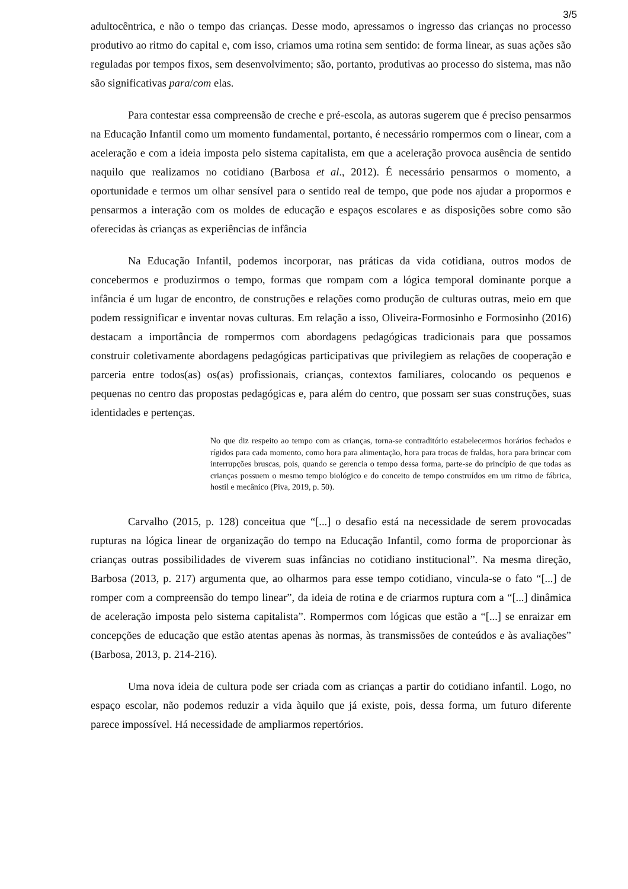3/5
adultocêntrica, e não o tempo das crianças. Desse modo, apressamos o ingresso das crianças no processo produtivo ao ritmo do capital e, com isso, criamos uma rotina sem sentido: de forma linear, as suas ações são reguladas por tempos fixos, sem desenvolvimento; são, portanto, produtivas ao processo do sistema, mas não são significativas para/com elas.
Para contestar essa compreensão de creche e pré-escola, as autoras sugerem que é preciso pensarmos na Educação Infantil como um momento fundamental, portanto, é necessário rompermos com o linear, com a aceleração e com a ideia imposta pelo sistema capitalista, em que a aceleração provoca ausência de sentido naquilo que realizamos no cotidiano (Barbosa et al., 2012). É necessário pensarmos o momento, a oportunidade e termos um olhar sensível para o sentido real de tempo, que pode nos ajudar a propormos e pensarmos a interação com os moldes de educação e espaços escolares e as disposições sobre como são oferecidas às crianças as experiências de infância
Na Educação Infantil, podemos incorporar, nas práticas da vida cotidiana, outros modos de concebermos e produzirmos o tempo, formas que rompam com a lógica temporal dominante porque a infância é um lugar de encontro, de construções e relações como produção de culturas outras, meio em que podem ressignificar e inventar novas culturas. Em relação a isso, Oliveira-Formosinho e Formosinho (2016) destacam a importância de rompermos com abordagens pedagógicas tradicionais para que possamos construir coletivamente abordagens pedagógicas participativas que privilegiem as relações de cooperação e parceria entre todos(as) os(as) profissionais, crianças, contextos familiares, colocando os pequenos e pequenas no centro das propostas pedagógicas e, para além do centro, que possam ser suas construções, suas identidades e pertenças.
No que diz respeito ao tempo com as crianças, torna-se contraditório estabelecermos horários fechados e rígidos para cada momento, como hora para alimentação, hora para trocas de fraldas, hora para brincar com interrupções bruscas, pois, quando se gerencia o tempo dessa forma, parte-se do princípio de que todas as crianças possuem o mesmo tempo biológico e do conceito de tempo construídos em um ritmo de fábrica, hostil e mecânico (Piva, 2019, p. 50).
Carvalho (2015, p. 128) conceitua que “[...] o desafio está na necessidade de serem provocadas rupturas na lógica linear de organização do tempo na Educação Infantil, como forma de proporcionar às crianças outras possibilidades de viverem suas infâncias no cotidiano institucional”. Na mesma direção, Barbosa (2013, p. 217) argumenta que, ao olharmos para esse tempo cotidiano, vincula-se o fato “[...] de romper com a compreensão do tempo linear”, da ideia de rotina e de criarmos ruptura com a “[...] dinâmica de aceleração imposta pelo sistema capitalista”. Rompermos com lógicas que estão a “[...] se enraizar em concepções de educação que estão atentas apenas às normas, às transmissões de conteúdos e às avaliações” (Barbosa, 2013, p. 214-216).
Uma nova ideia de cultura pode ser criada com as crianças a partir do cotidiano infantil. Logo, no espaço escolar, não podemos reduzir a vida àquilo que já existe, pois, dessa forma, um futuro diferente parece impossível. Há necessidade de ampliarmos repertórios.